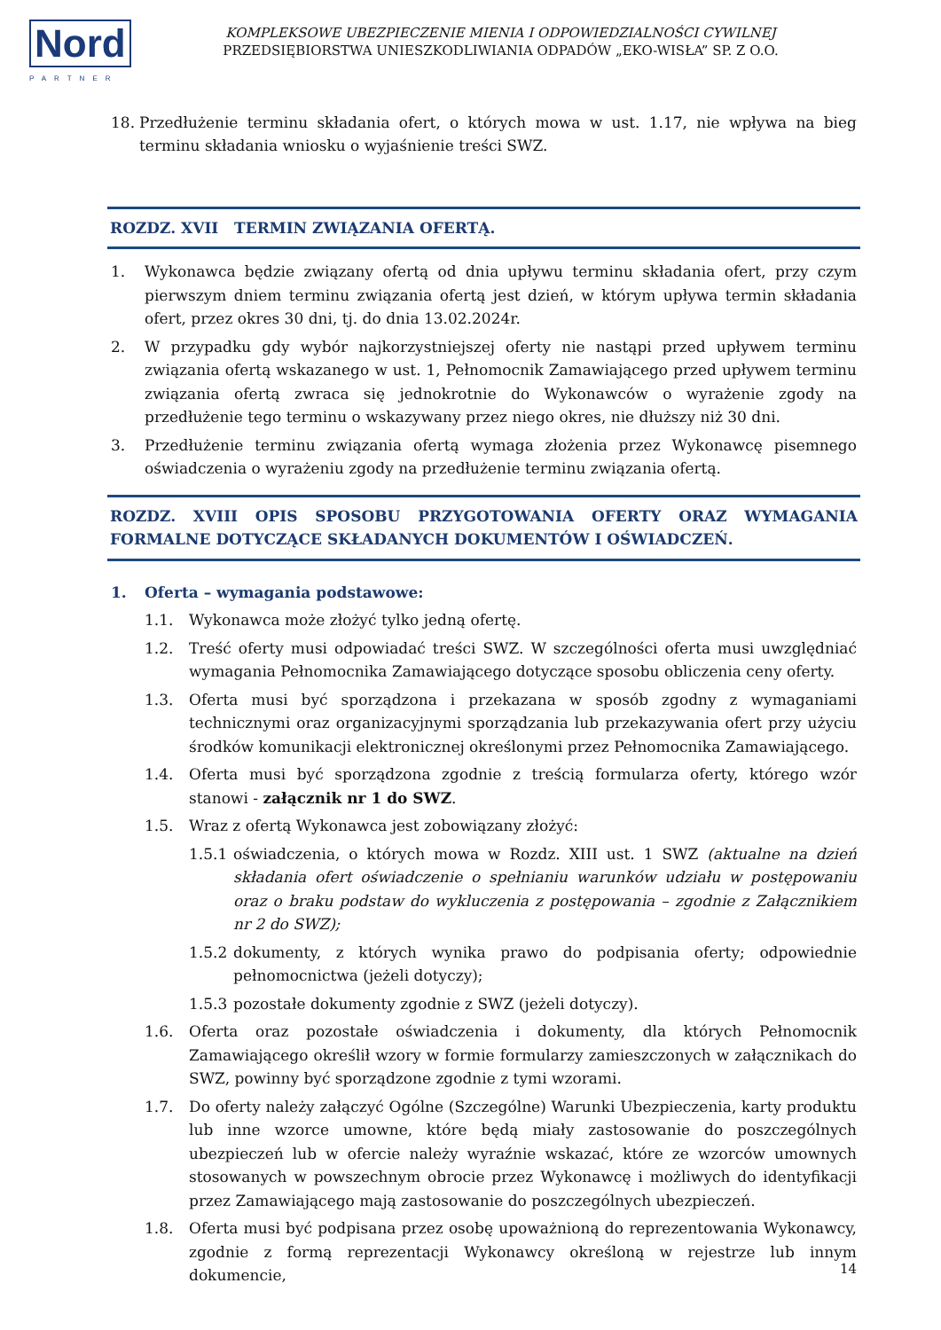Nord
PARTNER
KOMPLEKSOWE UBEZPIECZENIE MIENIA I ODPOWIEDZIALNOŚCI CYWILNEJ
PRZEDSIĘBIORSTWA UNIESZKODLIWIANIA ODPADÓW „EKO-WISŁA” SP. Z O.O.
18. Przedłużenie terminu składania ofert, o których mowa w ust. 1.17, nie wpływa na bieg terminu składania wniosku o wyjaśnienie treści SWZ.
ROZDZ. XVII TERMIN ZWIĄZANIA OFERTĄ.
1. Wykonawca będzie związany ofertą od dnia upływu terminu składania ofert, przy czym pierwszym dniem terminu związania ofertą jest dzień, w którym upływa termin składania ofert, przez okres 30 dni, tj. do dnia 13.02.2024r.
2. W przypadku gdy wybór najkorzystniejszej oferty nie nastąpi przed upływem terminu związania ofertą wskazanego w ust. 1, Pełnomocnik Zamawiającego przed upływem terminu związania ofertą zwraca się jednokrotnie do Wykonawców o wyrażenie zgody na przedłużenie tego terminu o wskazywany przez niego okres, nie dłuższy niż 30 dni.
3. Przedłużenie terminu związania ofertą wymaga złożenia przez Wykonawcę pisemnego oświadczenia o wyrażeniu zgody na przedłużenie terminu związania ofertą.
ROZDZ. XVIII OPIS SPOSOBU PRZYGOTOWANIA OFERTY ORAZ WYMAGANIA FORMALNE DOTYCZĄCE SKŁADANYCH DOKUMENTÓW I OŚWIADCZEŃ.
1. Oferta – wymagania podstawowe:
1.1. Wykonawca może złożyć tylko jedną ofertę.
1.2. Treść oferty musi odpowiadać treści SWZ. W szczególności oferta musi uwzględniać wymagania Pełnomocnika Zamawiającego dotyczące sposobu obliczenia ceny oferty.
1.3. Oferta musi być sporządzona i przekazana w sposób zgodny z wymaganiami technicznymi oraz organizacyjnymi sporządzania lub przekazywania ofert przy użyciu środków komunikacji elektronicznej określonymi przez Pełnomocnika Zamawiającego.
1.4. Oferta musi być sporządzona zgodnie z treścią formularza oferty, którego wzór stanowi - załącznik nr 1 do SWZ.
1.5. Wraz z ofertą Wykonawca jest zobowiązany złożyć:
1.5.1 oświadczenia, o których mowa w Rozdz. XIII ust. 1 SWZ (aktualne na dzień składania ofert oświadczenie o spełnianiu warunków udziału w postępowaniu oraz o braku podstaw do wykluczenia z postępowania – zgodnie z Załącznikiem nr 2 do SWZ);
1.5.2 dokumenty, z których wynika prawo do podpisania oferty; odpowiednie pełnomocnictwa (jeżeli dotyczy);
1.5.3 pozostałe dokumenty zgodnie z SWZ (jeżeli dotyczy).
1.6. Oferta oraz pozostałe oświadczenia i dokumenty, dla których Pełnomocnik Zamawiającego określił wzory w formie formularzy zamieszczonych w załącznikach do SWZ, powinny być sporządzone zgodnie z tymi wzorami.
1.7. Do oferty należy załączyć Ogólne (Szczególne) Warunki Ubezpieczenia, karty produktu lub inne wzorce umowne, które będą miały zastosowanie do poszczególnych ubezpieczeń lub w ofercie należy wyraźnie wskazać, które ze wzorców umownych stosowanych w powszechnym obrocie przez Wykonawcę i możliwych do identyfikacji przez Zamawiającego mają zastosowanie do poszczególnych ubezpieczeń.
1.8. Oferta musi być podpisana przez osobę upoważnioną do reprezentowania Wykonawcy, zgodnie z formą reprezentacji Wykonawcy określoną w rejestrze lub innym dokumencie,
14